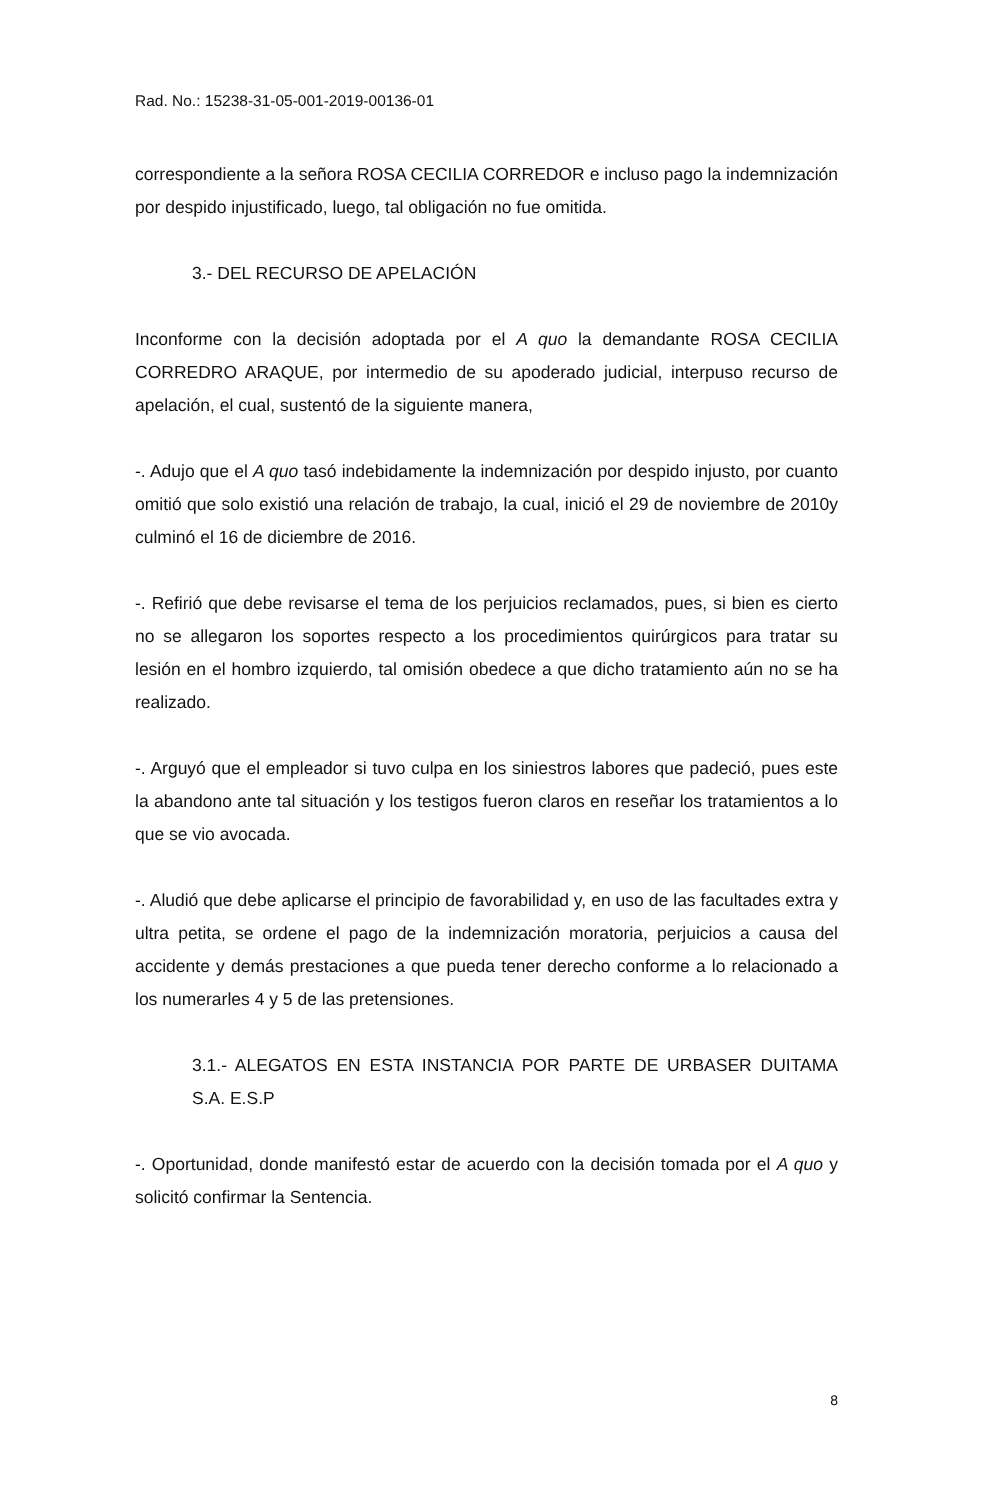Rad. No.: 15238-31-05-001-2019-00136-01
correspondiente a la señora ROSA CECILIA CORREDOR e incluso pago la indemnización por despido injustificado, luego, tal obligación no fue omitida.
3.- DEL RECURSO DE APELACIÓN
Inconforme con la decisión adoptada por el A quo la demandante ROSA CECILIA CORREDRO ARAQUE, por intermedio de su apoderado judicial, interpuso recurso de apelación, el cual, sustentó de la siguiente manera,
-. Adujo que el A quo tasó indebidamente la indemnización por despido injusto, por cuanto omitió que solo existió una relación de trabajo, la cual, inició el 29 de noviembre de 2010y culminó el 16 de diciembre de 2016.
-. Refirió que debe revisarse el tema de los perjuicios reclamados, pues, si bien es cierto no se allegaron los soportes respecto a los procedimientos quirúrgicos para tratar su lesión en el hombro izquierdo, tal omisión obedece a que dicho tratamiento aún no se ha realizado.
-. Arguyó que el empleador si tuvo culpa en los siniestros labores que padeció, pues este la abandono ante tal situación y los testigos fueron claros en reseñar los tratamientos a lo que se vio avocada.
-. Aludió que debe aplicarse el principio de favorabilidad y, en uso de las facultades extra y ultra petita, se ordene el pago de la indemnización moratoria, perjuicios a causa del accidente y demás prestaciones a que pueda tener derecho conforme a lo relacionado a los numerarles 4 y 5 de las pretensiones.
3.1.- ALEGATOS EN ESTA INSTANCIA POR PARTE DE URBASER DUITAMA S.A. E.S.P
-. Oportunidad, donde manifestó estar de acuerdo con la decisión tomada por el A quo y solicitó confirmar la Sentencia.
8